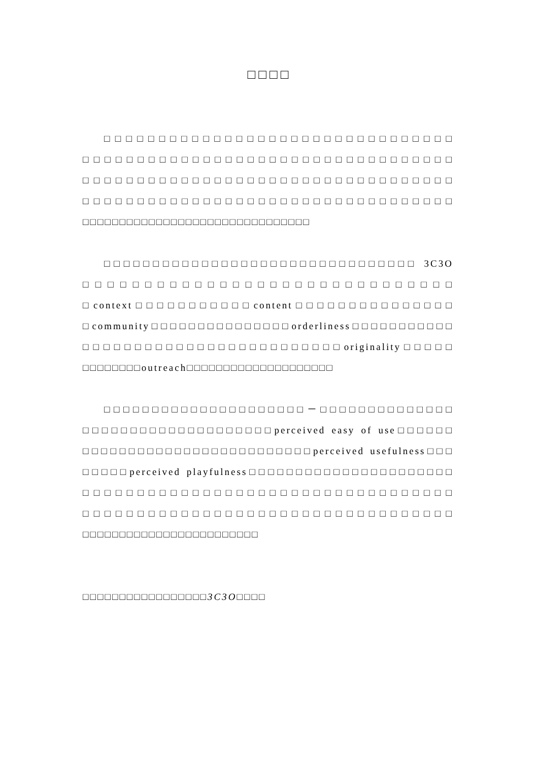□□□□
□□□□□□□□□□□□□□□□□□□□□□□□□□□□□□□□ □□□□□□□□□□□□□□□□□□□□□□□□□□□□□□□□□□ □□□□□□□□□□□□□□□□□□□□□□□□□□□□□□□□□□ □□□□□□□□□□□□□□□□□□□□□□□□□□□□□□□□□□ □□□□□□□□□□□□□□□□□□□□□□□□□□□□□□□
□□□□□□□□□□□□□□□□□□□□□□□□□□□□□□□□ 3C3O □□□□□□□□□□□□□□□□□□□□□□□□□□□□□□ □context□□□□□□□□□□□content□□□□□□□□□□□□□□□ □community□□□□□□□□□□□□□□□orderliness□□□□□□□□□□□ □□□□□□□□□□□□□□□□□□□□□□□□□originality□□□□□ □□□□□□□□outreach□□□□□□□□□□□□□□□□□□□□
□□□□□□□□□□□□□□□□□□□□□－□□□□□□□□□□□□□□ □□□□□□□□□□□□□□□□□□□□perceived easy of use□□□□□□ □□□□□□□□□□□□□□□□□□□□□□□□□perceived usefulness□□□ □□□□□perceived playfulness□□□□□□□□□□□□□□□□□□□□□□ □□□□□□□□□□□□□□□□□□□□□□□□□□□□□□□□□□ □□□□□□□□□□□□□□□□□□□□□□□□□□□□□□□□□□ □□□□□□□□□□□□□□□□□□□□□□□□
□□□□□□□□□□□□□□□□□3C3O□□□□